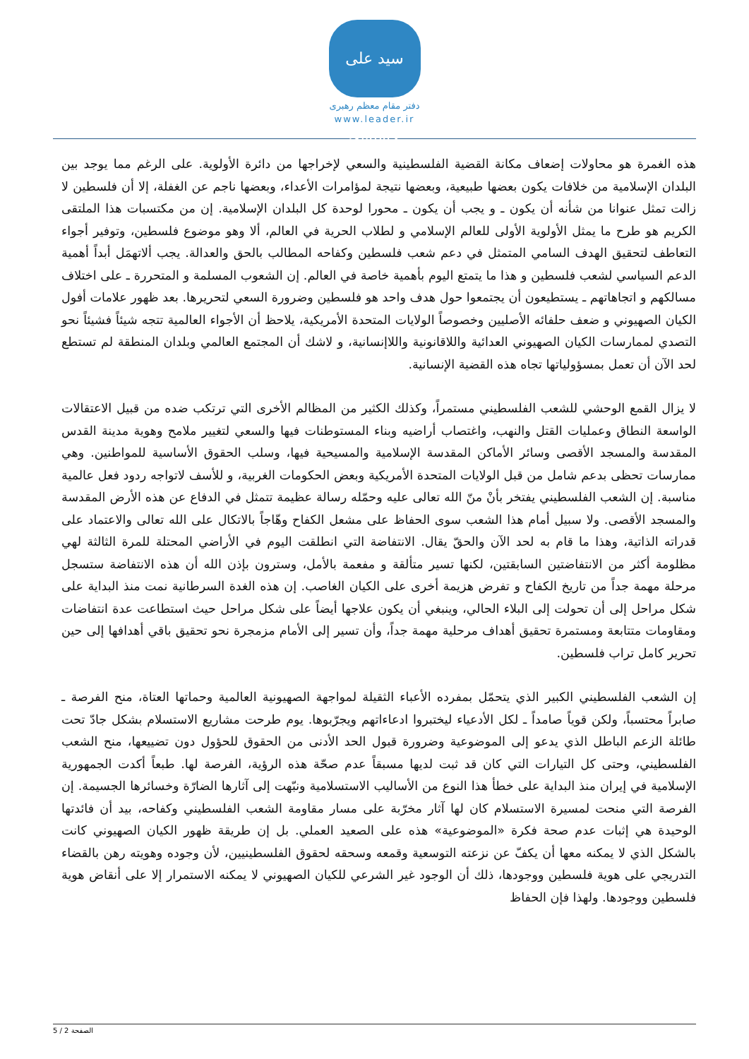سید علی خامنه‌ای
دفتر مقام معظم رهبری
www.leader.ir
هذه الغمرة هو محاولات إضعاف مكانة القضية الفلسطينية والسعي لإخراجها من دائرة الأولوية. على الرغم مما يوجد بين البلدان الإسلامية من خلافات يكون بعضها طبيعية، وبعضها نتيجة لمؤامرات الأعداء، وبعضها ناجم عن الغفلة، إلا أن فلسطين لا زالت تمثل عنوانا من شأنه أن يكون ـ و يجب أن يكون ـ محورا لوحدة كل البلدان الإسلامية. إن من مكتسبات هذا الملتقى الكريم هو طرح ما يمثل الأولوية الأولى للعالم الإسلامي و لطلاب الحرية في العالم، ألا وهو موضوع فلسطين، وتوفير أجواء التعاطف لتحقيق الهدف السامي المتمثل في دعم شعب فلسطين وكفاحه المطالب بالحق والعدالة. يجب ألاتهمَل أبداً أهمية الدعم السياسي لشعب فلسطين و هذا ما يتمتع اليوم بأهمية خاصة في العالم. إن الشعوب المسلمة و المتحررة ـ على اختلاف مسالكهم و اتجاهاتهم ـ يستطيعون أن يجتمعوا حول هدف واحد هو فلسطين وضرورة السعي لتحريرها. بعد ظهور علامات أفول الكيان الصهيوني و ضعف حلفائه الأصليين وخصوصاً الولايات المتحدة الأمريكية، يلاحظ أن الأجواء العالمية تتجه شيئاً فشيئاً نحو التصدي لممارسات الكيان الصهيوني العدائية واللاقانونية واللاإنسانية، و لاشك أن المجتمع العالمي وبلدان المنطقة لم تستطع لحد الآن أن تعمل بمسؤولياتها تجاه هذه القضية الإنسانية.
لا يزال القمع الوحشي للشعب الفلسطيني مستمراً، وكذلك الكثير من المظالم الأخرى التي ترتكب ضده من قبيل الاعتقالات الواسعة النطاق وعمليات القتل والنهب، واغتصاب أراضيه وبناء المستوطنات فيها والسعي لتغيير ملامح وهوية مدينة القدس المقدسة والمسجد الأقصى وسائر الأماكن المقدسة الإسلامية والمسيحية فيها، وسلب الحقوق الأساسية للمواطنين. وهي ممارسات تحظى بدعم شامل من قبل الولايات المتحدة الأمريكية وبعض الحكومات الغربية، و للأسف لاتواجه ردود فعل عالمية مناسبة. إن الشعب الفلسطيني يفتخر بأنْ منّ الله تعالى عليه وحمّله رسالة عظيمة تتمثل في الدفاع عن هذه الأرض المقدسة والمسجد الأقصى. ولا سبيل أمام هذا الشعب سوى الحفاظ على مشعل الكفاح وهّاجاً بالاتكال على الله تعالى والاعتماد على قدراته الذاتية، وهذا ما قام به لحد الآن والحقّ يقال. الانتفاضة التي انطلقت اليوم في الأراضي المحتلة للمرة الثالثة لهي مظلومة أكثر من الانتفاضتين السابقتين، لكنها تسير متألقة و مفعمة بالأمل، وسترون بإذن الله أن هذه الانتفاضة ستسجل مرحلة مهمة جداً من تاريخ الكفاح و تفرض هزيمة أخرى على الكيان الغاصب. إن هذه الغدة السرطانية نمت منذ البداية على شكل مراحل إلى أن تحولت إلى البلاء الحالي، وينبغي أن يكون علاجها أيضاً على شكل مراحل حيث استطاعت عدة انتفاضات ومقاومات متتابعة ومستمرة تحقيق أهداف مرحلية مهمة جداً، وأن تسير إلى الأمام مزمجرة نحو تحقيق باقي أهدافها إلى حين تحرير كامل تراب فلسطين.
إن الشعب الفلسطيني الكبير الذي يتحمّل بمفرده الأعباء الثقيلة لمواجهة الصهيونية العالمية وحماتها العتاة، منح الفرصة ـ صابراً محتسباً، ولكن قوياً صامداً ـ لكل الأدعياء ليختبروا ادعاءاتهم ويجرّبوها. يوم طرحت مشاريع الاستسلام بشكل جادّ تحت طائلة الزعم الباطل الذي يدعو إلى الموضوعية وضرورة قبول الحد الأدنى من الحقوق للحؤول دون تضييعها، منح الشعب الفلسطيني، وحتى كل التيارات التي كان قد ثبت لديها مسبقاً عدم صحّة هذه الرؤية، الفرصة لها. طبعاً أكدت الجمهورية الإسلامية في إيران منذ البداية على خطأ هذا النوع من الأساليب الاستسلامية ونبّهت إلى آثارها الضارّة وخسائرها الجسيمة. إن الفرصة التي منحت لمسيرة الاستسلام كان لها آثار مخرّبة على مسار مقاومة الشعب الفلسطيني وكفاحه، بيد أن فائدتها الوحيدة هي إثبات عدم صحة فكرة «الموضوعية» هذه على الصعيد العملي. بل إن طريقة ظهور الكيان الصهيوني كانت بالشكل الذي لا يمكنه معها أن يكفّ عن نزعته التوسعية وقمعه وسحقه لحقوق الفلسطينيين، لأن وجوده وهويته رهن بالقضاء التدريجي على هوية فلسطين ووجودها، ذلك أن الوجود غير الشرعي للكيان الصهيوني لا يمكنه الاستمرار إلا على أنقاض هوية فلسطين ووجودها. ولهذا فإن الحفاظ
الصفحة 2 / 5